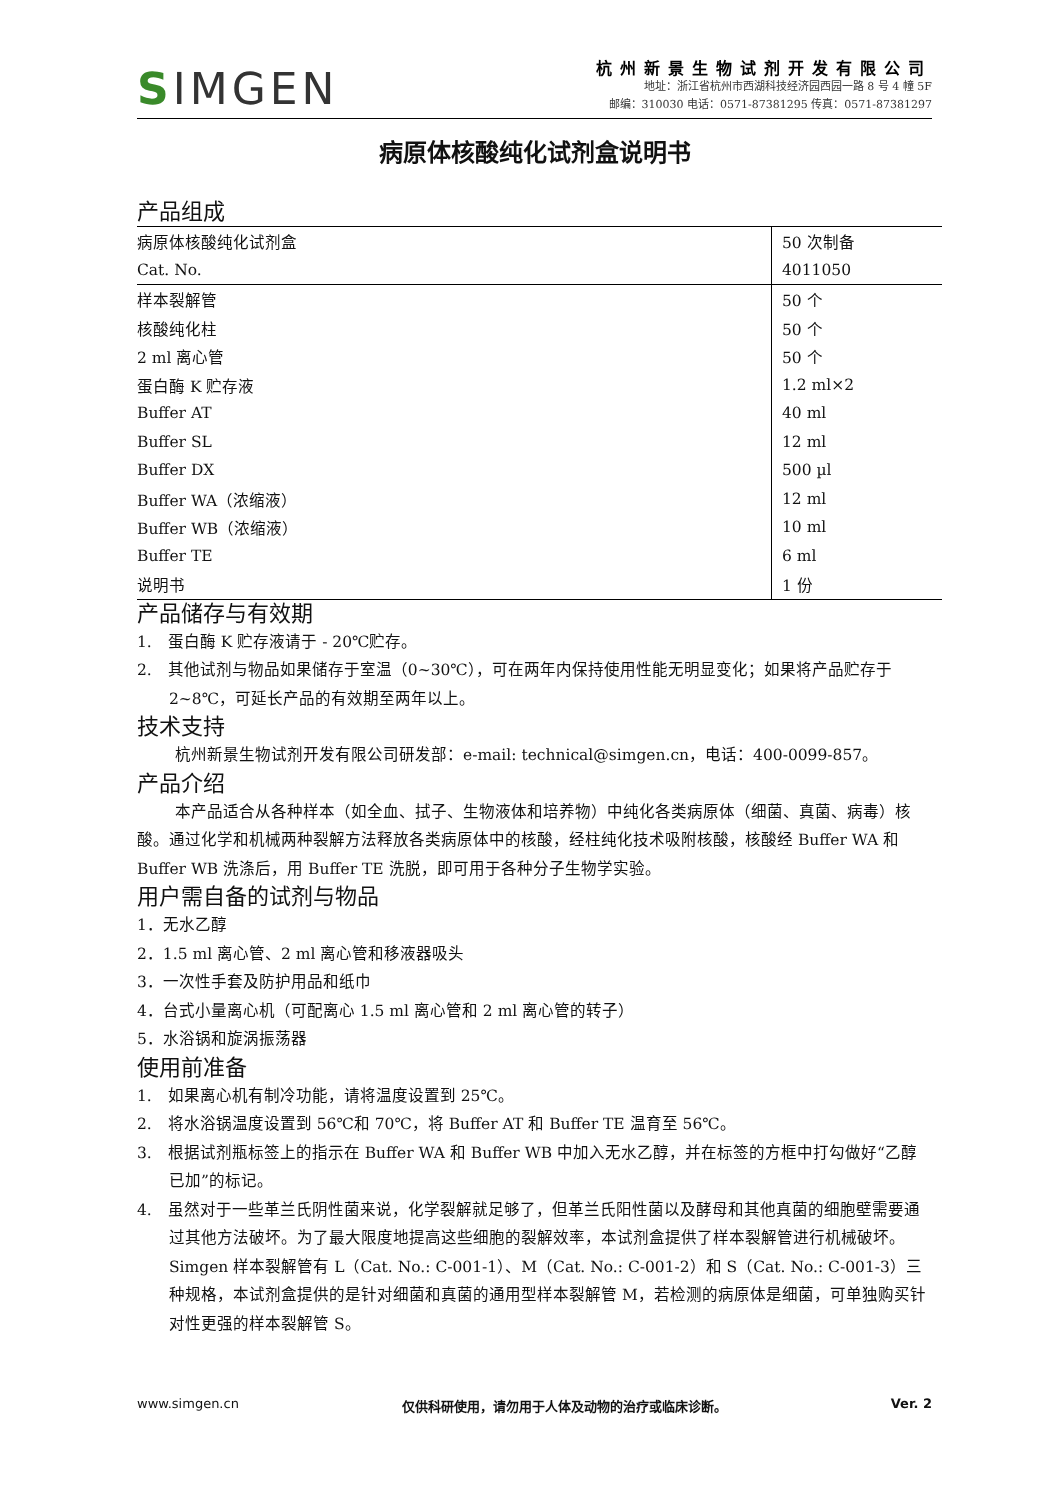SIMGEN
杭州新景生物试剂开发有限公司
地址：浙江省杭州市西湖科技经济园西园一路 8 号 4 幢 5F
邮编：310030 电话：0571-87381295 传真：0571-87381297
病原体核酸纯化试剂盒说明书
产品组成
| 病原体核酸纯化试剂盒 | 50 次制备 |
| Cat. No. | 4011050 |
| 样本裂解管 | 50 个 |
| 核酸纯化柱 | 50 个 |
| 2 ml 离心管 | 50 个 |
| 蛋白酶 K 贮存液 | 1.2 ml×2 |
| Buffer AT | 40 ml |
| Buffer SL | 12 ml |
| Buffer DX | 500 µl |
| Buffer WA（浓缩液） | 12 ml |
| Buffer WB（浓缩液） | 10 ml |
| Buffer TE | 6 ml |
| 说明书 | 1 份 |
产品储存与有效期
1.　蛋白酶 K 贮存液请于 - 20℃贮存。
2.　其他试剂与物品如果储存于室温（0~30℃），可在两年内保持使用性能无明显变化；如果将产品贮存于 2~8℃，可延长产品的有效期至两年以上。
技术支持
杭州新景生物试剂开发有限公司研发部：e-mail: technical@simgen.cn，电话：400-0099-857。
产品介绍
本产品适合从各种样本（如全血、拭子、生物液体和培养物）中纯化各类病原体（细菌、真菌、病毒）核酸。通过化学和机械两种裂解方法释放各类病原体中的核酸，经柱纯化技术吸附核酸，核酸经 Buffer WA 和 Buffer WB 洗涤后，用 Buffer TE 洗脱，即可用于各种分子生物学实验。
用户需自备的试剂与物品
1．无水乙醇
2．1.5 ml 离心管、2 ml 离心管和移液器吸头
3．一次性手套及防护用品和纸巾
4．台式小量离心机（可配离心 1.5 ml 离心管和 2 ml 离心管的转子）
5．水浴锅和旋涡振荡器
使用前准备
1.　如果离心机有制冷功能，请将温度设置到 25℃。
2.　将水浴锅温度设置到 56℃和 70℃，将 Buffer AT 和 Buffer TE 温育至 56℃。
3.　根据试剂瓶标签上的指示在 Buffer WA 和 Buffer WB 中加入无水乙醇，并在标签的方框中打勾做好“乙醇已加”的标记。
4.　虽然对于一些革兰氏阴性菌来说，化学裂解就足够了，但革兰氏阳性菌以及酵母和其他真菌的细胞壁需要通过其他方法破坏。为了最大限度地提高这些细胞的裂解效率，本试剂盒提供了样本裂解管进行机械破坏。Simgen 样本裂解管有 L（Cat. No.: C-001-1）、M（Cat. No.: C-001-2）和 S（Cat. No.: C-001-3）三种规格，本试剂盒提供的是针对细菌和真菌的通用型样本裂解管 M，若检测的病原体是细菌，可单独购买针对性更强的样本裂解管 S。
www.simgen.cn 仅供科研使用，请勿用于人体及动物的治疗或临床诊断。 Ver. 2